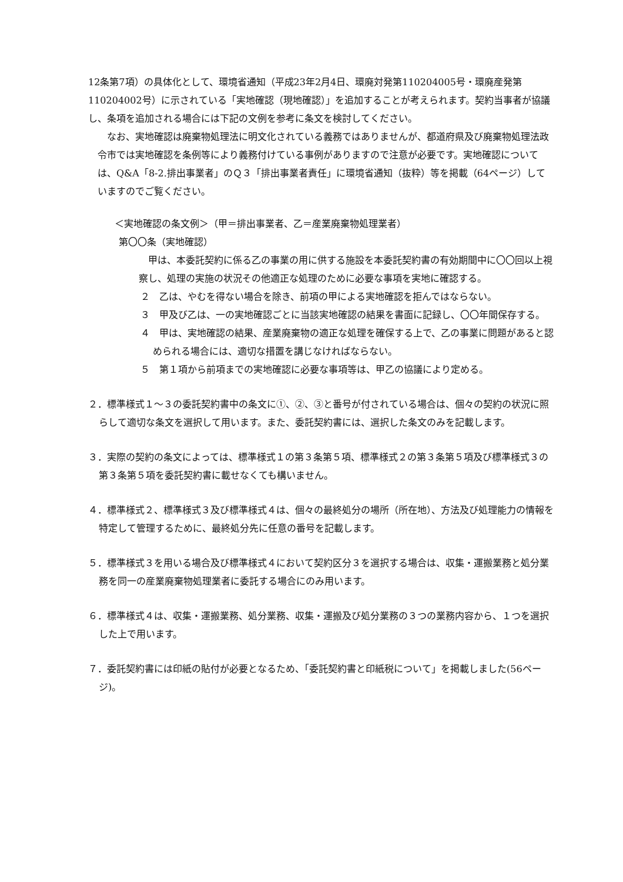12条第7項）の具体化として、環境省通知（平成23年2月4日、環廃対発第110204005号・環廃産発第110204002号）に示されている「実地確認（現地確認）」を追加することが考えられます。契約当事者が協議し、条項を追加される場合には下記の文例を参考に条文を検討してください。
なお、実地確認は廃棄物処理法に明文化されている義務ではありませんが、都道府県及び廃棄物処理法政令市では実地確認を条例等により義務付けている事例がありますので注意が必要です。実地確認については、Q&A「8-2.排出事業者」のＱ３「排出事業者責任」に環境省通知（抜粋）等を掲載（64ページ）していますのでご覧ください。
＜実地確認の条文例＞（甲＝排出事業者、乙＝産業廃棄物処理業者）
第〇〇条（実地確認）
甲は、本委託契約に係る乙の事業の用に供する施設を本委託契約書の有効期間中に〇〇回以上視察し、処理の実施の状況その他適正な処理のために必要な事項を実地に確認する。
２　乙は、やむを得ない場合を除き、前項の甲による実地確認を拒んではならない。
３　甲及び乙は、一の実地確認ごとに当該実地確認の結果を書面に記録し、〇〇年間保存する。
４　甲は、実地確認の結果、産業廃棄物の適正な処理を確保する上で、乙の事業に問題があると認められる場合には、適切な措置を講じなければならない。
５　第１項から前項までの実地確認に必要な事項等は、甲乙の協議により定める。
２．標準様式１～３の委託契約書中の条文に①、②、③と番号が付されている場合は、個々の契約の状況に照らして適切な条文を選択して用います。また、委託契約書には、選択した条文のみを記載します。
３．実際の契約の条文によっては、標準様式１の第３条第５項、標準様式２の第３条第５項及び標準様式３の第３条第５項を委託契約書に載せなくても構いません。
４．標準様式２、標準様式３及び標準様式４は、個々の最終処分の場所（所在地）、方法及び処理能力の情報を特定して管理するために、最終処分先に任意の番号を記載します。
５．標準様式３を用いる場合及び標準様式４において契約区分３を選択する場合は、収集・運搬業務と処分業務を同一の産業廃棄物処理業者に委託する場合にのみ用います。
６．標準様式４は、収集・運搬業務、処分業務、収集・運搬及び処分業務の３つの業務内容から、１つを選択した上で用います。
７．委託契約書には印紙の貼付が必要となるため、「委託契約書と印紙税について」を掲載しました(56ページ)。